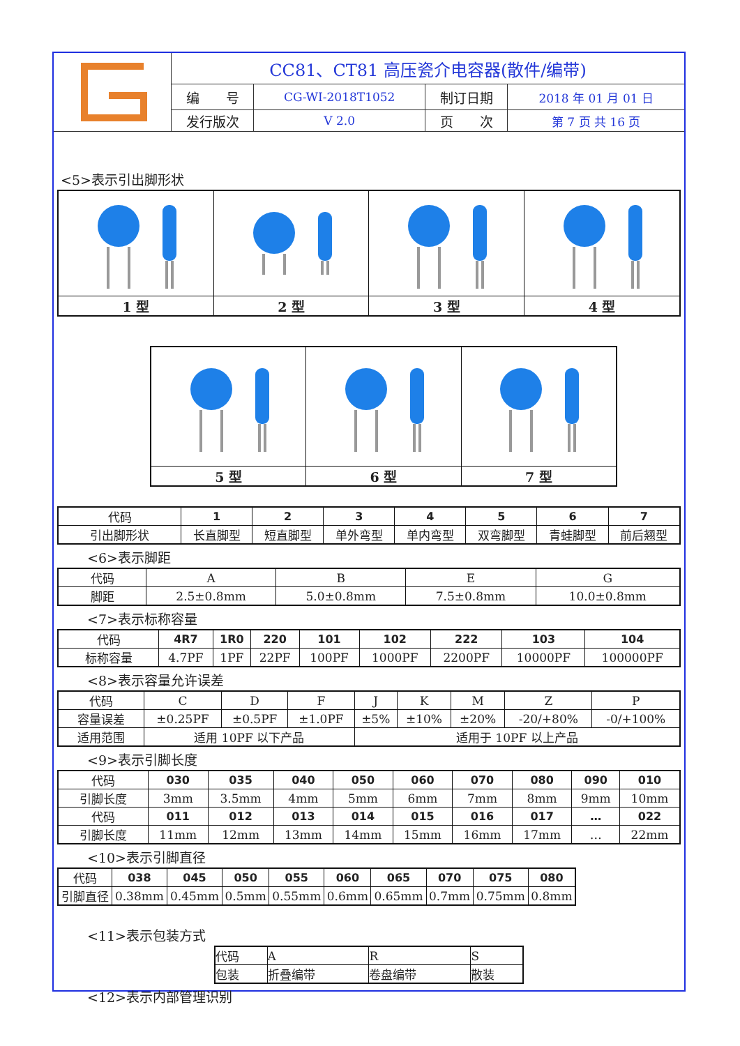| | CC81、CT81 高压瓷介电容器(散件/编带) | | | |
| | 编 号 | CG-WI-2018T1052 | 制订日期 | 2018 年 01 月 01 日 |
| | 发行版次 | V 2.0 | 页 次 | 第 7 页 共 16 页 |
<5>表示引出脚形状
| 1 型 | 2 型 | 3 型 | 4 型 |
| 5 型 | 6 型 | 7 型 |
| 代码 | 1 | 2 | 3 | 4 | 5 | 6 | 7 |
| 引出脚形状 | 长直脚型 | 短直脚型 | 单外弯型 | 单内弯型 | 双弯脚型 | 青蛙脚型 | 前后翘型 |
<6>表示脚距
| 代码 | A | B | E | G |
| 脚距 | 2.5±0.8mm | 5.0±0.8mm | 7.5±0.8mm | 10.0±0.8mm |
<7>表示标称容量
| 代码 | 4R7 | 1R0 | 220 | 101 | 102 | 222 | 103 | 104 |
| 标称容量 | 4.7PF | 1PF | 22PF | 100PF | 1000PF | 2200PF | 10000PF | 100000PF |
<8>表示容量允许误差
| 代码 | C | D | F | J | K | M | Z | P |
| 容量误差 | ±0.25PF | ±0.5PF | ±1.0PF | ±5% | ±10% | ±20% | -20/+80% | -0/+100% |
| 适用范围 | 适用 10PF 以下产品 | | | 适用于 10PF 以上产品 | | | | |
<9>表示引脚长度
| 代码 | 030 | 035 | 040 | 050 | 060 | 070 | 080 | 090 | 010 |
| 引脚长度 | 3mm | 3.5mm | 4mm | 5mm | 6mm | 7mm | 8mm | 9mm | 10mm |
| 代码 | 011 | 012 | 013 | 014 | 015 | 016 | 017 | … | 022 |
| 引脚长度 | 11mm | 12mm | 13mm | 14mm | 15mm | 16mm | 17mm | … | 22mm |
<10>表示引脚直径
| 代码 | 038 | 045 | 050 | 055 | 060 | 065 | 070 | 075 | 080 |
| 引脚直径 | 0.38mm | 0.45mm | 0.5mm | 0.55mm | 0.6mm | 0.65mm | 0.7mm | 0.75mm | 0.8mm |
<11>表示包装方式
| 代码 | A | R | S |
| 包装 | 折叠编带 | 卷盘编带 | 散装 |
<12>表示内部管理识别